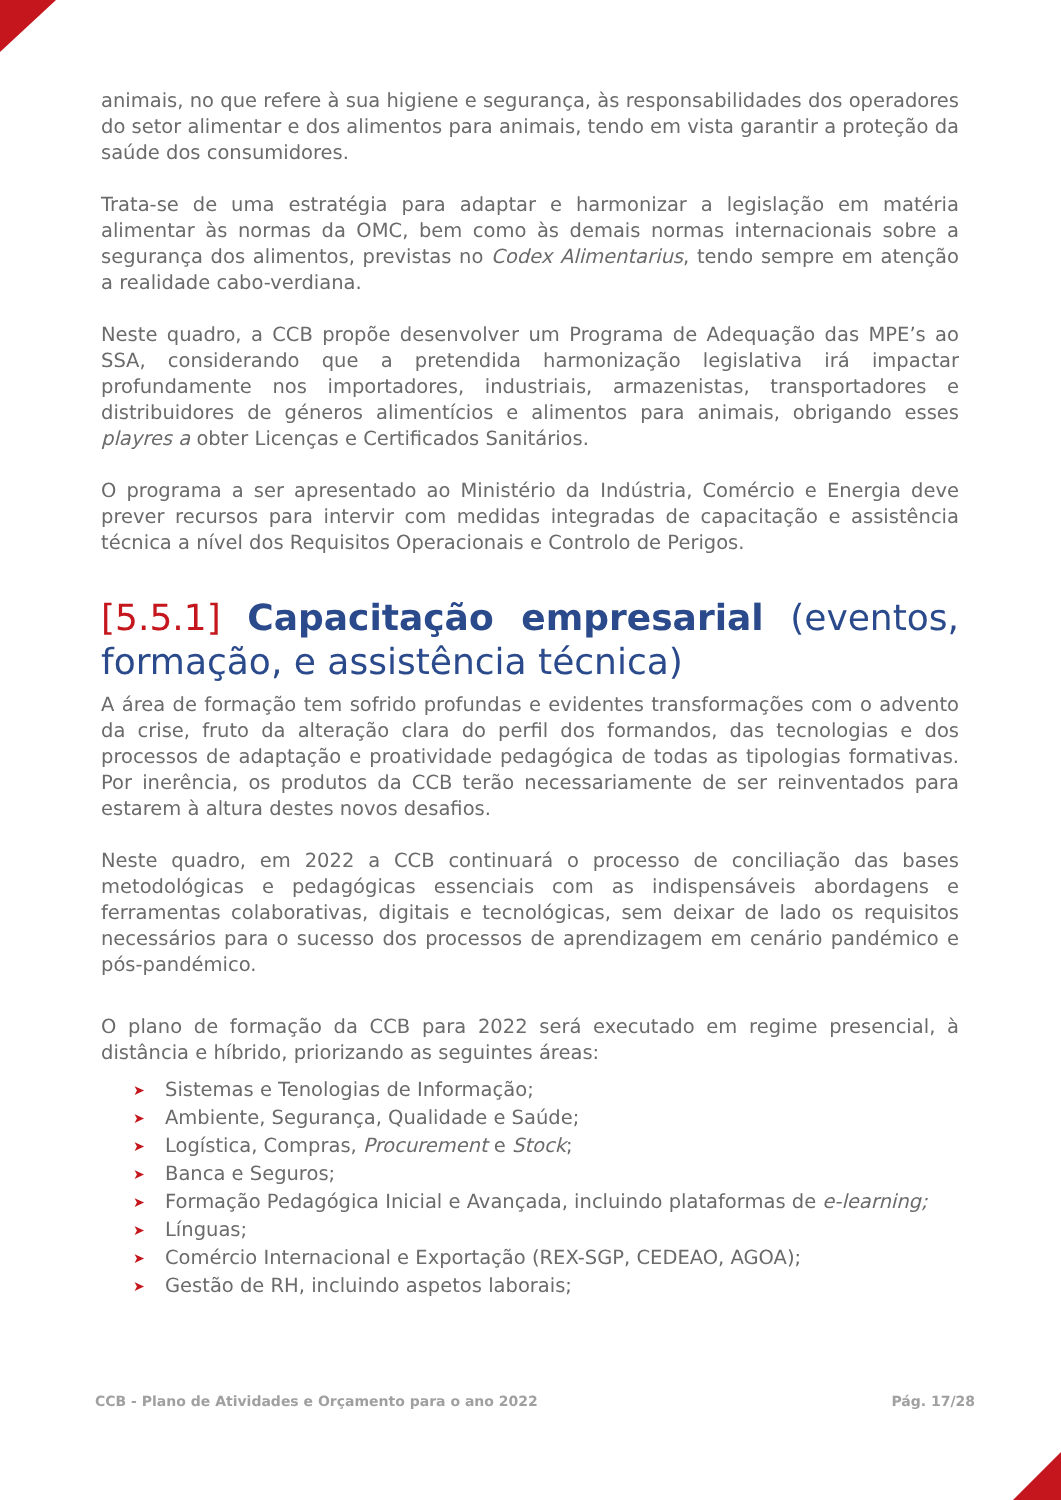animais, no que refere à sua higiene e segurança, às responsabilidades dos operadores do setor alimentar e dos alimentos para animais, tendo em vista garantir a proteção da saúde dos consumidores.
Trata-se de uma estratégia para adaptar e harmonizar a legislação em matéria alimentar às normas da OMC, bem como às demais normas internacionais sobre a segurança dos alimentos, previstas no Codex Alimentarius, tendo sempre em atenção a realidade cabo-verdiana.
Neste quadro, a CCB propõe desenvolver um Programa de Adequação das MPE’s ao SSA, considerando que a pretendida harmonização legislativa irá impactar profundamente nos importadores, industriais, armazenistas, transportadores e distribuidores de géneros alimentícios e alimentos para animais, obrigando esses playres a obter Licenças e Certificados Sanitários.
O programa a ser apresentado ao Ministério da Indústria, Comércio e Energia deve prever recursos para intervir com medidas integradas de capacitação e assistência técnica a nível dos Requisitos Operacionais e Controlo de Perigos.
[5.5.1] Capacitação empresarial (eventos, formação, e assistência técnica)
A área de formação tem sofrido profundas e evidentes transformações com o advento da crise, fruto da alteração clara do perfil dos formandos, das tecnologias e dos processos de adaptação e proatividade pedagógica de todas as tipologias formativas. Por inerência, os produtos da CCB terão necessariamente de ser reinventados para estarem à altura destes novos desafios.
Neste quadro, em 2022 a CCB continuará o processo de conciliação das bases metodológicas e pedagógicas essenciais com as indispensáveis abordagens e ferramentas colaborativas, digitais e tecnológicas, sem deixar de lado os requisitos necessários para o sucesso dos processos de aprendizagem em cenário pandémico e pós-pandémico.
O plano de formação da CCB para 2022 será executado em regime presencial, à distância e híbrido, priorizando as seguintes áreas:
➤ Sistemas e Tenologias de Informação;
➤ Ambiente, Segurança, Qualidade e Saúde;
➤ Logística, Compras, Procurement e Stock;
➤ Banca e Seguros;
➤ Formação Pedagógica Inicial e Avançada, incluindo plataformas de e-learning;
➤ Línguas;
➤ Comércio Internacional e Exportação (REX-SGP, CEDEAO, AGOA);
➤ Gestão de RH, incluindo aspetos laborais;
CCB - Plano de Atividades e Orçamento para o ano 2022 Pág. 17/28